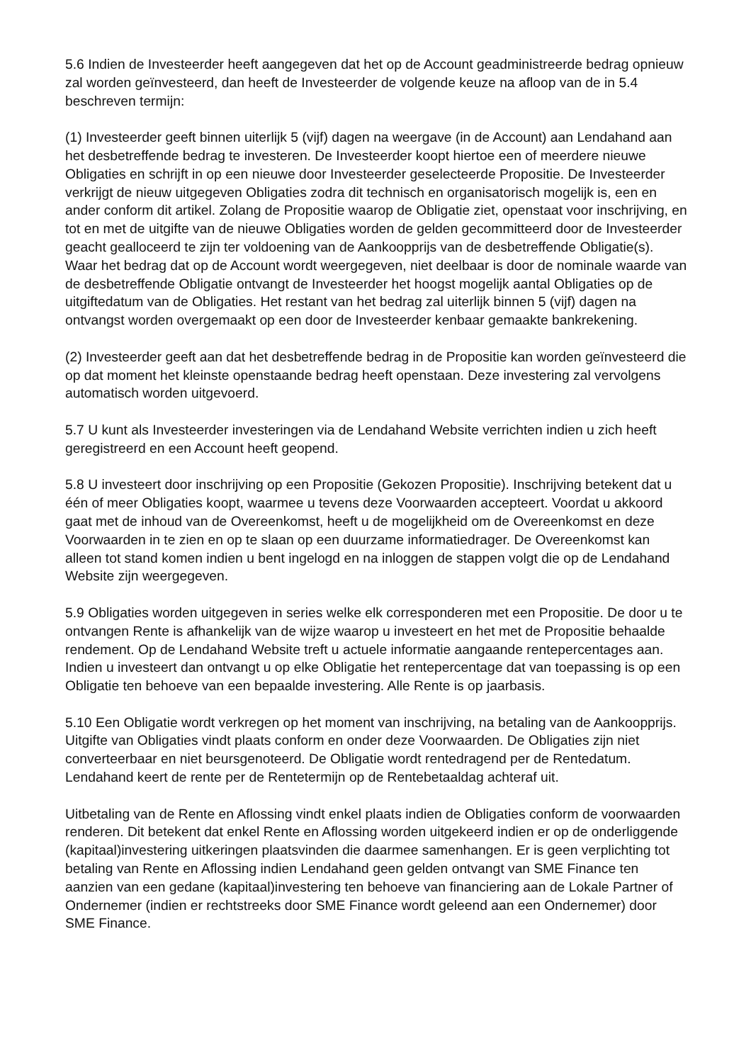5.6 Indien de Investeerder heeft aangegeven dat het op de Account geadministreerde bedrag opnieuw zal worden geïnvesteerd, dan heeft de Investeerder de volgende keuze na afloop van de in 5.4 beschreven termijn:
(1) Investeerder geeft binnen uiterlijk 5 (vijf) dagen na weergave (in de Account) aan Lendahand aan het desbetreffende bedrag te investeren. De Investeerder koopt hiertoe een of meerdere nieuwe Obligaties en schrijft in op een nieuwe door Investeerder geselecteerde Propositie. De Investeerder verkrijgt de nieuw uitgegeven Obligaties zodra dit technisch en organisatorisch mogelijk is, een en ander conform dit artikel. Zolang de Propositie waarop de Obligatie ziet, openstaat voor inschrijving, en tot en met de uitgifte van de nieuwe Obligaties worden de gelden gecommitteerd door de Investeerder geacht gealloceerd te zijn ter voldoening van de Aankoopprijs van de desbetreffende Obligatie(s). Waar het bedrag dat op de Account wordt weergegeven, niet deelbaar is door de nominale waarde van de desbetreffende Obligatie ontvangt de Investeerder het hoogst mogelijk aantal Obligaties op de uitgiftedatum van de Obligaties. Het restant van het bedrag zal uiterlijk binnen 5 (vijf) dagen na ontvangst worden overgemaakt op een door de Investeerder kenbaar gemaakte bankrekening.
(2) Investeerder geeft aan dat het desbetreffende bedrag in de Propositie kan worden geïnvesteerd die op dat moment het kleinste openstaande bedrag heeft openstaan. Deze investering zal vervolgens automatisch worden uitgevoerd.
5.7 U kunt als Investeerder investeringen via de Lendahand Website verrichten indien u zich heeft geregistreerd en een Account heeft geopend.
5.8 U investeert door inschrijving op een Propositie (Gekozen Propositie). Inschrijving betekent dat u één of meer Obligaties koopt, waarmee u tevens deze Voorwaarden accepteert. Voordat u akkoord gaat met de inhoud van de Overeenkomst, heeft u de mogelijkheid om de Overeenkomst en deze Voorwaarden in te zien en op te slaan op een duurzame informatiedrager. De Overeenkomst kan alleen tot stand komen indien u bent ingelogd en na inloggen de stappen volgt die op de Lendahand Website zijn weergegeven.
5.9 Obligaties worden uitgegeven in series welke elk corresponderen met een Propositie. De door u te ontvangen Rente is afhankelijk van de wijze waarop u investeert en het met de Propositie behaalde rendement. Op de Lendahand Website treft u actuele informatie aangaande rentepercentages aan. Indien u investeert dan ontvangt u op elke Obligatie het rentepercentage dat van toepassing is op een Obligatie ten behoeve van een bepaalde investering. Alle Rente is op jaarbasis.
5.10 Een Obligatie wordt verkregen op het moment van inschrijving, na betaling van de Aankoopprijs. Uitgifte van Obligaties vindt plaats conform en onder deze Voorwaarden. De Obligaties zijn niet converteerbaar en niet beursgenoteerd. De Obligatie wordt rentedragend per de Rentedatum. Lendahand keert de rente per de Rentetermijn op de Rentebetaaldag achteraf uit.
Uitbetaling van de Rente en Aflossing vindt enkel plaats indien de Obligaties conform de voorwaarden renderen. Dit betekent dat enkel Rente en Aflossing worden uitgekeerd indien er op de onderliggende (kapitaal)investering uitkeringen plaatsvinden die daarmee samenhangen. Er is geen verplichting tot betaling van Rente en Aflossing indien Lendahand geen gelden ontvangt van SME Finance ten aanzien van een gedane (kapitaal)investering ten behoeve van financiering aan de Lokale Partner of Ondernemer (indien er rechtstreeks door SME Finance wordt geleend aan een Ondernemer) door SME Finance.